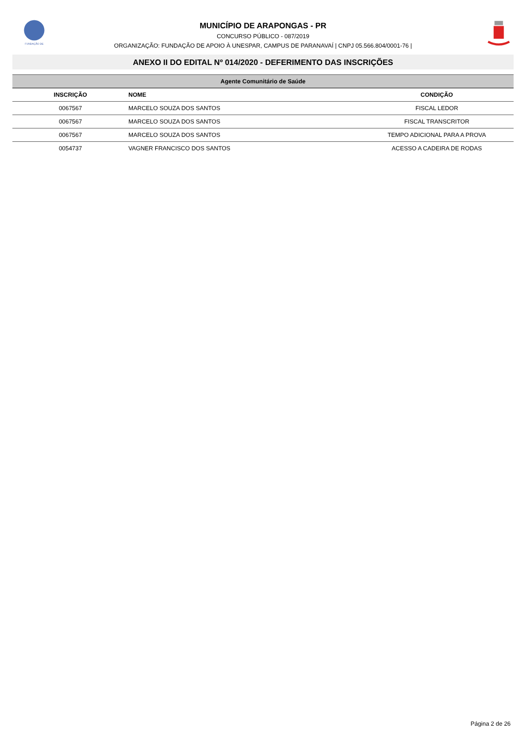FUNDAÇÃO DE
MUNICÍPIO DE ARAPONGAS - PR
CONCURSO PÚBLICO - 087/2019
ORGANIZAÇÃO: FUNDAÇÃO DE APOIO À UNESPAR, CAMPUS DE PARANAVAÍ | CNPJ 05.566.804/0001-76 |
ANEXO II DO EDITAL Nº 014/2020 - DEFERIMENTO DAS INSCRIÇÕES
| Agente Comunitário de Saúde | | |
| INSCRIÇÃO | NOME | CONDIÇÃO |
| 0067567 | MARCELO SOUZA DOS SANTOS | FISCAL LEDOR |
| 0067567 | MARCELO SOUZA DOS SANTOS | FISCAL TRANSCRITOR |
| 0067567 | MARCELO SOUZA DOS SANTOS | TEMPO ADICIONAL PARA A PROVA |
| 0054737 | VAGNER FRANCISCO DOS SANTOS | ACESSO A CADEIRA DE RODAS |
Página 2 de 26